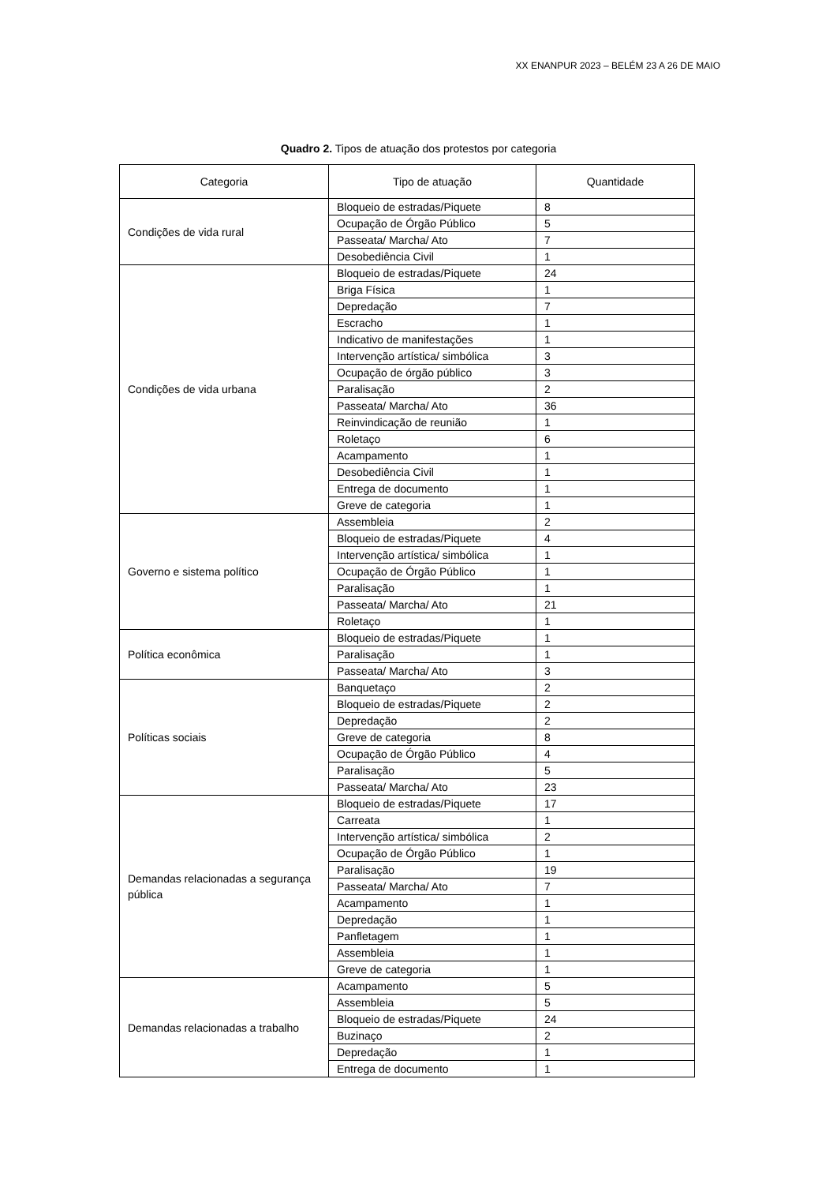XX ENANPUR 2023 – BELÉM 23 A 26 DE MAIO
Quadro 2. Tipos de atuação dos protestos por categoria
| Categoria | Tipo de atuação | Quantidade |
| --- | --- | --- |
| Condições de vida rural | Bloqueio de estradas/Piquete | 8 |
| | Ocupação de Órgão Público | 5 |
| | Passeata/ Marcha/ Ato | 7 |
| | Desobediência Civil | 1 |
| Condições de vida urbana | Bloqueio de estradas/Piquete | 24 |
| | Briga Física | 1 |
| | Depredação | 7 |
| | Escracho | 1 |
| | Indicativo de manifestações | 1 |
| | Intervenção artística/ simbólica | 3 |
| | Ocupação de órgão público | 3 |
| | Paralisação | 2 |
| | Passeata/ Marcha/ Ato | 36 |
| | Reinvindicação de reunião | 1 |
| | Roletaço | 6 |
| | Acampamento | 1 |
| | Desobediência Civil | 1 |
| | Entrega de documento | 1 |
| | Greve de categoria | 1 |
| Governo e sistema político | Assembleia | 2 |
| | Bloqueio de estradas/Piquete | 4 |
| | Intervenção artística/ simbólica | 1 |
| | Ocupação de Órgão Público | 1 |
| | Paralisação | 1 |
| | Passeata/ Marcha/ Ato | 21 |
| | Roletaço | 1 |
| Política econômica | Bloqueio de estradas/Piquete | 1 |
| | Paralisação | 1 |
| | Passeata/ Marcha/ Ato | 3 |
| Políticas sociais | Banquetaço | 2 |
| | Bloqueio de estradas/Piquete | 2 |
| | Depredação | 2 |
| | Greve de categoria | 8 |
| | Ocupação de Órgão Público | 4 |
| | Paralisação | 5 |
| | Passeata/ Marcha/ Ato | 23 |
| Demandas relacionadas a segurança pública | Bloqueio de estradas/Piquete | 17 |
| | Carreata | 1 |
| | Intervenção artística/ simbólica | 2 |
| | Ocupação de Órgão Público | 1 |
| | Paralisação | 19 |
| | Passeata/ Marcha/ Ato | 7 |
| | Acampamento | 1 |
| | Depredação | 1 |
| | Panfletagem | 1 |
| | Assembleia | 1 |
| | Greve de categoria | 1 |
| Demandas relacionadas a trabalho | Acampamento | 5 |
| | Assembleia | 5 |
| | Bloqueio de estradas/Piquete | 24 |
| | Buzinaço | 2 |
| | Depredação | 1 |
| | Entrega de documento | 1 |